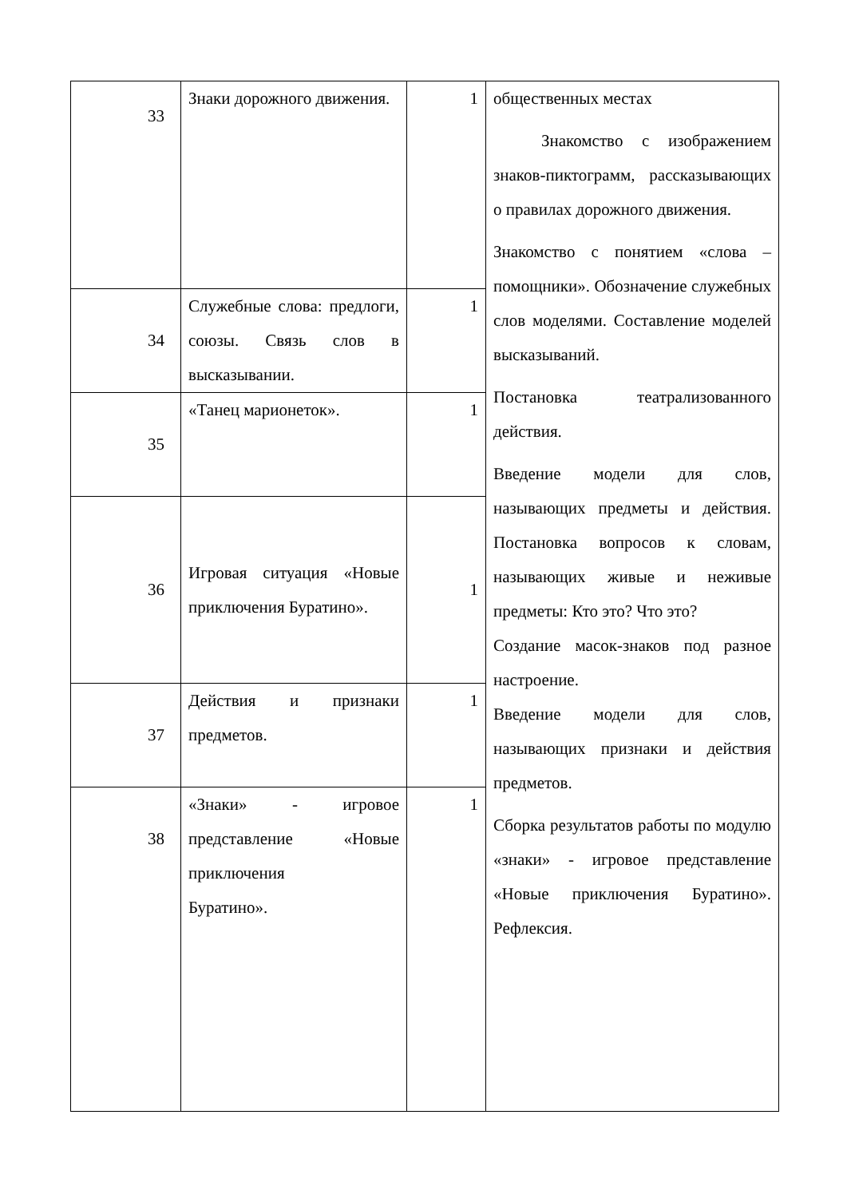| 33 | Знаки дорожного движения. | 1 | общественных местах Знакомство с изображением знаков-пиктограмм, рассказывающих о правилах дорожного движения. Знакомство с понятием «слова – помощники». Обозначение служебных слов моделями. Составление моделей высказываний. Постановка театрализованного действия. Введение модели для слов, называющих предметы и действия. Постановка вопросов к словам, называющих живые и неживые предметы: Кто это? Что это? Создание масок-знаков под разное настроение. Введение модели для слов, называющих признаки и действия предметов. Сборка результатов работы по модулю «знаки» - игровое представление «Новые приключения Буратино». Рефлексия. |
| 34 | Служебные слова: предлоги, союзы. Связь слов в высказывании. | 1 | |
| 35 | «Танец марионеток». | 1 | |
| 36 | Игровая ситуация «Новые приключения Буратино». | 1 | |
| 37 | Действия и признаки предметов. | 1 | |
| 38 | «Знаки» - игровое представление «Новые приключения Буратино». | 1 | |